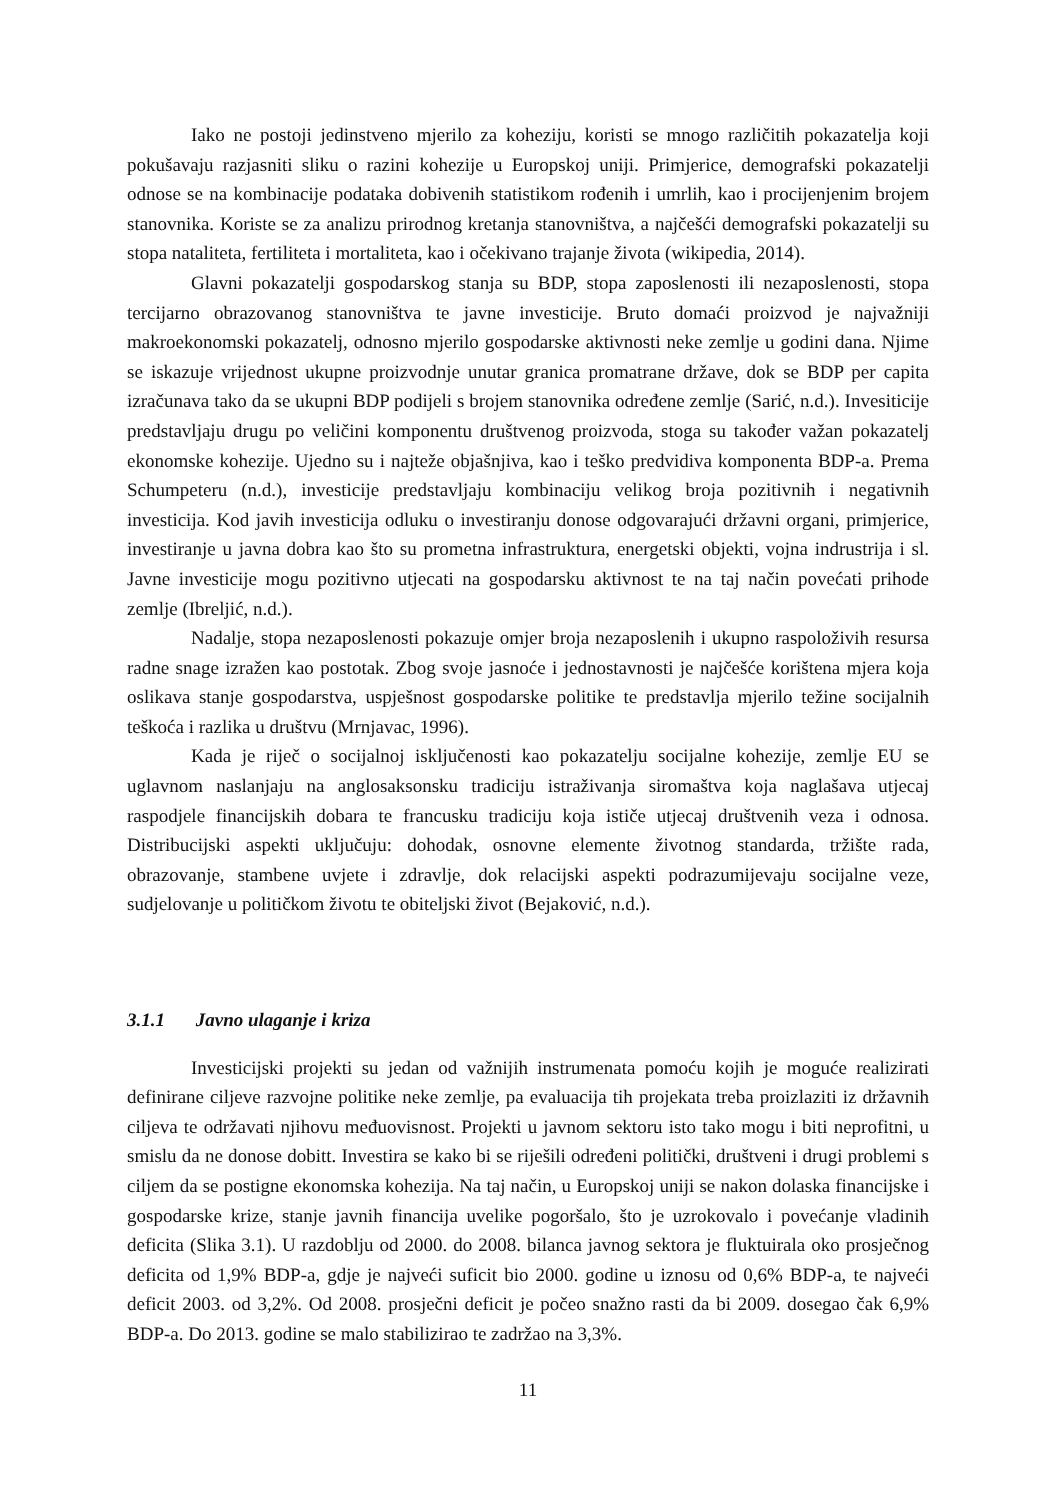Iako ne postoji jedinstveno mjerilo za koheziju, koristi se mnogo različitih pokazatelja koji pokušavaju razjasniti sliku o razini kohezije u Europskoj uniji. Primjerice, demografski pokazatelji odnose se na kombinacije podataka dobivenih statistikom rođenih i umrlih, kao i procijenjenim brojem stanovnika. Koriste se za analizu prirodnog kretanja stanovništva, a najčešći demografski pokazatelji su stopa nataliteta, fertiliteta i mortaliteta, kao i očekivano trajanje života (wikipedia, 2014).
Glavni pokazatelji gospodarskog stanja su BDP, stopa zaposlenosti ili nezaposlenosti, stopa tercijarno obrazovanog stanovništva te javne investicije. Bruto domaći proizvod je najvažniji makroekonomski pokazatelj, odnosno mjerilo gospodarske aktivnosti neke zemlje u godini dana. Njime se iskazuje vrijednost ukupne proizvodnje unutar granica promatrane države, dok se BDP per capita izračunava tako da se ukupni BDP podijeli s brojem stanovnika određene zemlje (Sarić, n.d.). Invesiticije predstavljaju drugu po veličini komponentu društvenog proizvoda, stoga su također važan pokazatelj ekonomske kohezije. Ujedno su i najteže objašnjiva, kao i teško predvidiva komponenta BDP-a. Prema Schumpeteru (n.d.), investicije predstavljaju kombinaciju velikog broja pozitivnih i negativnih investicija. Kod javih investicija odluku o investiranju donose odgovarajući državni organi, primjerice, investiranje u javna dobra kao što su prometna infrastruktura, energetski objekti, vojna indrustrija i sl. Javne investicije mogu pozitivno utjecati na gospodarsku aktivnost te na taj način povećati prihode zemlje (Ibreljić, n.d.).
Nadalje, stopa nezaposlenosti pokazuje omjer broja nezaposlenih i ukupno raspoloživih resursa radne snage izražen kao postotak. Zbog svoje jasnoće i jednostavnosti je najčešće korištena mjera koja oslikava stanje gospodarstva, uspješnost gospodarske politike te predstavlja mjerilo težine socijalnih teškoća i razlika u društvu (Mrnjavac, 1996).
Kada je riječ o socijalnoj isključenosti kao pokazatelju socijalne kohezije, zemlje EU se uglavnom naslanjaju na anglosaksonsku tradiciju istraživanja siromaštva koja naglašava utjecaj raspodjele financijskih dobara te francusku tradiciju koja ističe utjecaj društvenih veza i odnosa. Distribucijski aspekti uključuju: dohodak, osnovne elemente životnog standarda, tržište rada, obrazovanje, stambene uvjete i zdravlje, dok relacijski aspekti podrazumijevaju socijalne veze, sudjelovanje u političkom životu te obiteljski život (Bejaković, n.d.).
3.1.1 Javno ulaganje i kriza
Investicijski projekti su jedan od važnijih instrumenata pomoću kojih je moguće realizirati definirane ciljeve razvojne politike neke zemlje, pa evaluacija tih projekata treba proizlaziti iz državnih ciljeva te održavati njihovu međuovisnost. Projekti u javnom sektoru isto tako mogu i biti neprofitni, u smislu da ne donose dobitt. Investira se kako bi se riješili određeni politički, društveni i drugi problemi s ciljem da se postigne ekonomska kohezija. Na taj način, u Europskoj uniji se nakon dolaska financijske i gospodarske krize, stanje javnih financija uvelike pogoršalo, što je uzrokovalo i povećanje vladinih deficita (Slika 3.1). U razdoblju od 2000. do 2008. bilanca javnog sektora je fluktuirala oko prosječnog deficita od 1,9% BDP-a, gdje je najveći suficit bio 2000. godine u iznosu od 0,6% BDP-a, te najveći deficit 2003. od 3,2%. Od 2008. prosječni deficit je počeo snažno rasti da bi 2009. dosegao čak 6,9% BDP-a. Do 2013. godine se malo stabilizirao te zadržao na 3,3%.
11